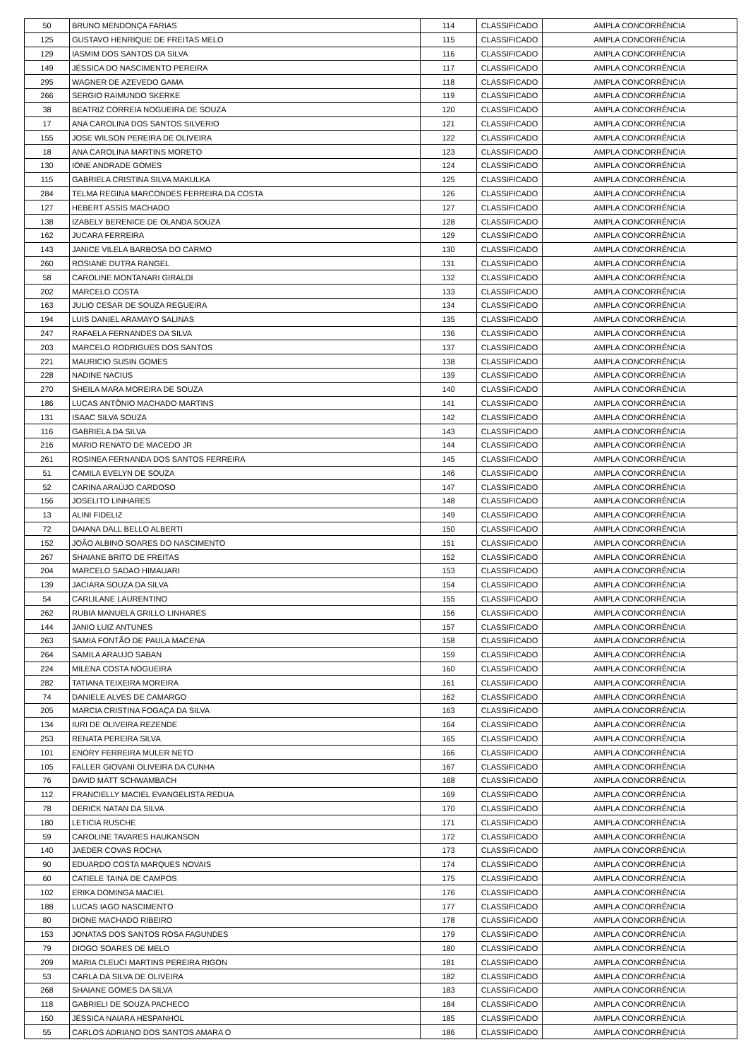| 50 | BRUNO MENDONÇA FARIAS | 114 | CLASSIFICADO | AMPLA CONCORRÊNCIA |
| 125 | GUSTAVO HENRIQUE DE FREITAS MELO | 115 | CLASSIFICADO | AMPLA CONCORRÊNCIA |
| 129 | IASMIM DOS SANTOS DA SILVA | 116 | CLASSIFICADO | AMPLA CONCORRÊNCIA |
| 149 | JÉSSICA DO NASCIMENTO PEREIRA | 117 | CLASSIFICADO | AMPLA CONCORRÊNCIA |
| 295 | WAGNER DE AZEVEDO GAMA | 118 | CLASSIFICADO | AMPLA CONCORRÊNCIA |
| 266 | SERGIO RAIMUNDO SKERKE | 119 | CLASSIFICADO | AMPLA CONCORRÊNCIA |
| 38 | BEATRIZ CORREIA NOGUEIRA DE SOUZA | 120 | CLASSIFICADO | AMPLA CONCORRÊNCIA |
| 17 | ANA CAROLINA DOS SANTOS SILVERIO | 121 | CLASSIFICADO | AMPLA CONCORRÊNCIA |
| 155 | JOSE WILSON PEREIRA DE OLIVEIRA | 122 | CLASSIFICADO | AMPLA CONCORRÊNCIA |
| 18 | ANA CAROLINA MARTINS MORETO | 123 | CLASSIFICADO | AMPLA CONCORRÊNCIA |
| 130 | IONE ANDRADE GOMES | 124 | CLASSIFICADO | AMPLA CONCORRÊNCIA |
| 115 | GABRIELA CRISTINA SILVA MAKULKA | 125 | CLASSIFICADO | AMPLA CONCORRÊNCIA |
| 284 | TELMA REGINA MARCONDES FERREIRA DA COSTA | 126 | CLASSIFICADO | AMPLA CONCORRÊNCIA |
| 127 | HEBERT ASSIS MACHADO | 127 | CLASSIFICADO | AMPLA CONCORRÊNCIA |
| 138 | IZABELY BERENICE DE OLANDA SOUZA | 128 | CLASSIFICADO | AMPLA CONCORRÊNCIA |
| 162 | JUCARA FERREIRA | 129 | CLASSIFICADO | AMPLA CONCORRÊNCIA |
| 143 | JANICE VILELA BARBOSA DO CARMO | 130 | CLASSIFICADO | AMPLA CONCORRÊNCIA |
| 260 | ROSIANE DUTRA RANGEL | 131 | CLASSIFICADO | AMPLA CONCORRÊNCIA |
| 58 | CAROLINE MONTANARI GIRALDI | 132 | CLASSIFICADO | AMPLA CONCORRÊNCIA |
| 202 | MARCELO COSTA | 133 | CLASSIFICADO | AMPLA CONCORRÊNCIA |
| 163 | JULIO CESAR DE SOUZA REGUEIRA | 134 | CLASSIFICADO | AMPLA CONCORRÊNCIA |
| 194 | LUIS DANIEL ARAMAYO SALINAS | 135 | CLASSIFICADO | AMPLA CONCORRÊNCIA |
| 247 | RAFAELA FERNANDES DA SILVA | 136 | CLASSIFICADO | AMPLA CONCORRÊNCIA |
| 203 | MARCELO RODRIGUES DOS SANTOS | 137 | CLASSIFICADO | AMPLA CONCORRÊNCIA |
| 221 | MAURICIO SUSIN GOMES | 138 | CLASSIFICADO | AMPLA CONCORRÊNCIA |
| 228 | NADINE NACIUS | 139 | CLASSIFICADO | AMPLA CONCORRÊNCIA |
| 270 | SHEILA MARA MOREIRA DE SOUZA | 140 | CLASSIFICADO | AMPLA CONCORRÊNCIA |
| 186 | LUCAS ANTÔNIO MACHADO MARTINS | 141 | CLASSIFICADO | AMPLA CONCORRÊNCIA |
| 131 | ISAAC SILVA SOUZA | 142 | CLASSIFICADO | AMPLA CONCORRÊNCIA |
| 116 | GABRIELA DA SILVA | 143 | CLASSIFICADO | AMPLA CONCORRÊNCIA |
| 216 | MARIO RENATO DE MACEDO JR | 144 | CLASSIFICADO | AMPLA CONCORRÊNCIA |
| 261 | ROSINEA FERNANDA DOS SANTOS FERREIRA | 145 | CLASSIFICADO | AMPLA CONCORRÊNCIA |
| 51 | CAMILA EVELYN DE SOUZA | 146 | CLASSIFICADO | AMPLA CONCORRÊNCIA |
| 52 | CARINA ARAÚJO CARDOSO | 147 | CLASSIFICADO | AMPLA CONCORRÊNCIA |
| 156 | JOSELITO LINHARES | 148 | CLASSIFICADO | AMPLA CONCORRÊNCIA |
| 13 | ALINI FIDELIZ | 149 | CLASSIFICADO | AMPLA CONCORRÊNCIA |
| 72 | DAIANA DALL BELLO ALBERTI | 150 | CLASSIFICADO | AMPLA CONCORRÊNCIA |
| 152 | JOÃO ALBINO SOARES DO NASCIMENTO | 151 | CLASSIFICADO | AMPLA CONCORRÊNCIA |
| 267 | SHAIANE BRITO DE FREITAS | 152 | CLASSIFICADO | AMPLA CONCORRÊNCIA |
| 204 | MARCELO SADAO HIMAUARI | 153 | CLASSIFICADO | AMPLA CONCORRÊNCIA |
| 139 | JACIARA SOUZA DA SILVA | 154 | CLASSIFICADO | AMPLA CONCORRÊNCIA |
| 54 | CARLILANE LAURENTINO | 155 | CLASSIFICADO | AMPLA CONCORRÊNCIA |
| 262 | RUBIA MANUELA GRILLO LINHARES | 156 | CLASSIFICADO | AMPLA CONCORRÊNCIA |
| 144 | JANIO LUIZ ANTUNES | 157 | CLASSIFICADO | AMPLA CONCORRÊNCIA |
| 263 | SAMIA FONTÃO DE PAULA MACENA | 158 | CLASSIFICADO | AMPLA CONCORRÊNCIA |
| 264 | SAMILA ARAUJO SABAN | 159 | CLASSIFICADO | AMPLA CONCORRÊNCIA |
| 224 | MILENA COSTA NOGUEIRA | 160 | CLASSIFICADO | AMPLA CONCORRÊNCIA |
| 282 | TATIANA TEIXEIRA MOREIRA | 161 | CLASSIFICADO | AMPLA CONCORRÊNCIA |
| 74 | DANIELE ALVES DE CAMARGO | 162 | CLASSIFICADO | AMPLA CONCORRÊNCIA |
| 205 | MARCIA CRISTINA FOGAÇA DA SILVA | 163 | CLASSIFICADO | AMPLA CONCORRÊNCIA |
| 134 | IURI DE OLIVEIRA REZENDE | 164 | CLASSIFICADO | AMPLA CONCORRÊNCIA |
| 253 | RENATA PEREIRA SILVA | 165 | CLASSIFICADO | AMPLA CONCORRÊNCIA |
| 101 | ENORY FERREIRA MULER NETO | 166 | CLASSIFICADO | AMPLA CONCORRÊNCIA |
| 105 | FALLER GIOVANI OLIVEIRA DA CUNHA | 167 | CLASSIFICADO | AMPLA CONCORRÊNCIA |
| 76 | DAVID MATT SCHWAMBACH | 168 | CLASSIFICADO | AMPLA CONCORRÊNCIA |
| 112 | FRANCIELLY MACIEL EVANGELISTA REDUA | 169 | CLASSIFICADO | AMPLA CONCORRÊNCIA |
| 78 | DERICK NATAN DA SILVA | 170 | CLASSIFICADO | AMPLA CONCORRÊNCIA |
| 180 | LETICIA RUSCHE | 171 | CLASSIFICADO | AMPLA CONCORRÊNCIA |
| 59 | CAROLINE TAVARES HAUKANSON | 172 | CLASSIFICADO | AMPLA CONCORRÊNCIA |
| 140 | JAEDER COVAS ROCHA | 173 | CLASSIFICADO | AMPLA CONCORRÊNCIA |
| 90 | EDUARDO COSTA MARQUES NOVAIS | 174 | CLASSIFICADO | AMPLA CONCORRÊNCIA |
| 60 | CATIELE TAINÁ DE CAMPOS | 175 | CLASSIFICADO | AMPLA CONCORRÊNCIA |
| 102 | ERIKA DOMINGA MACIEL | 176 | CLASSIFICADO | AMPLA CONCORRÊNCIA |
| 188 | LUCAS IAGO NASCIMENTO | 177 | CLASSIFICADO | AMPLA CONCORRÊNCIA |
| 80 | DIONE MACHADO RIBEIRO | 178 | CLASSIFICADO | AMPLA CONCORRÊNCIA |
| 153 | JONATAS DOS SANTOS ROSA FAGUNDES | 179 | CLASSIFICADO | AMPLA CONCORRÊNCIA |
| 79 | DIOGO SOARES DE MELO | 180 | CLASSIFICADO | AMPLA CONCORRÊNCIA |
| 209 | MARIA CLEUCI MARTINS PEREIRA RIGON | 181 | CLASSIFICADO | AMPLA CONCORRÊNCIA |
| 53 | CARLA DA SILVA DE OLIVEIRA | 182 | CLASSIFICADO | AMPLA CONCORRÊNCIA |
| 268 | SHAIANE GOMES DA SILVA | 183 | CLASSIFICADO | AMPLA CONCORRÊNCIA |
| 118 | GABRIELI DE SOUZA PACHECO | 184 | CLASSIFICADO | AMPLA CONCORRÊNCIA |
| 150 | JÉSSICA NAIARA HESPANHOL | 185 | CLASSIFICADO | AMPLA CONCORRÊNCIA |
| 55 | CARLOS ADRIANO DOS SANTOS AMARA O | 186 | CLASSIFICADO | AMPLA CONCORRÊNCIA |